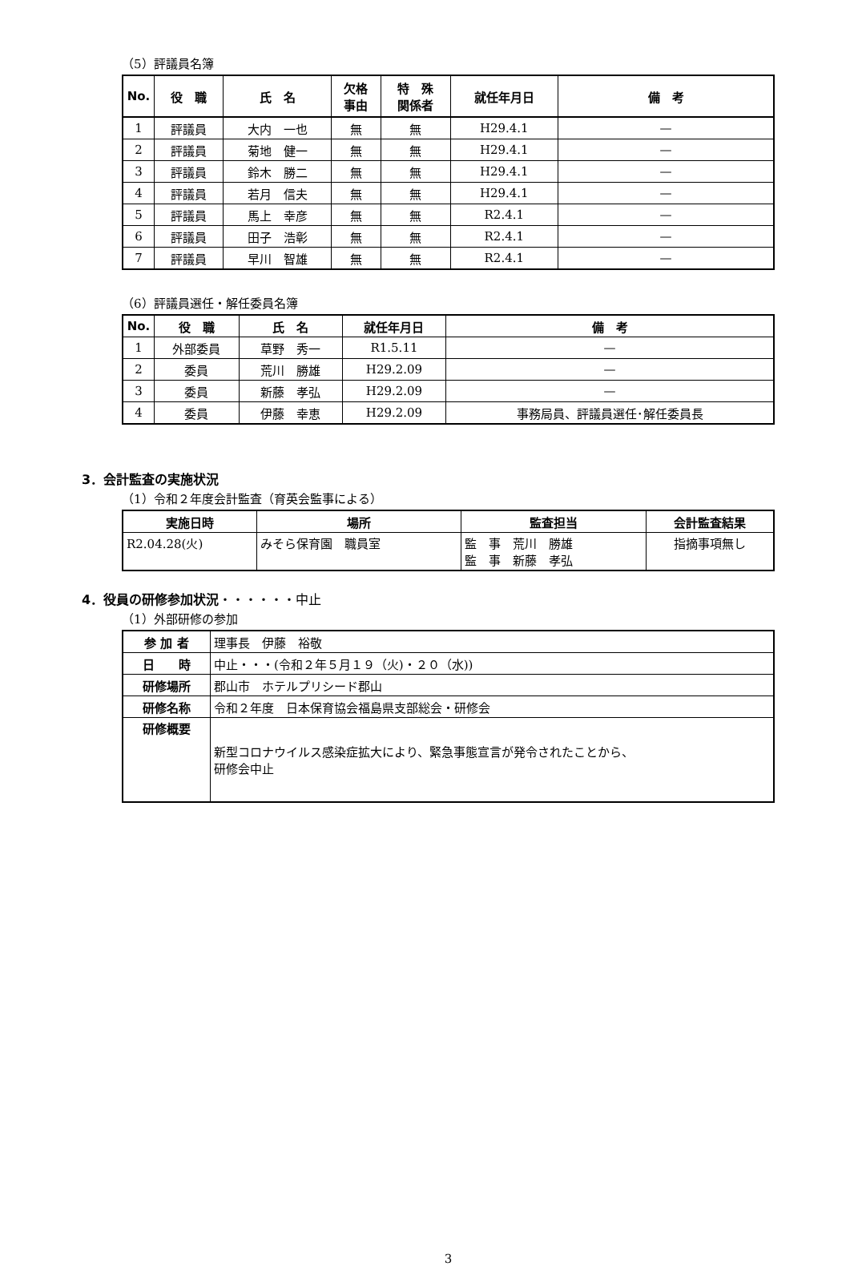（5）評議員名簿
| No. | 役 職 | 氏 名 | 欠格 事由 | 特 殊 関係者 | 就任年月日 | 備 考 |
| --- | --- | --- | --- | --- | --- | --- |
| 1 | 評議員 | 大内 一也 | 無 | 無 | H29.4.1 | — |
| 2 | 評議員 | 菊地 健一 | 無 | 無 | H29.4.1 | — |
| 3 | 評議員 | 鈴木 勝二 | 無 | 無 | H29.4.1 | — |
| 4 | 評議員 | 若月 信夫 | 無 | 無 | H29.4.1 | — |
| 5 | 評議員 | 馬上 幸彦 | 無 | 無 | R2.4.1 | — |
| 6 | 評議員 | 田子 浩彰 | 無 | 無 | R2.4.1 | — |
| 7 | 評議員 | 早川 智雄 | 無 | 無 | R2.4.1 | — |
（6）評議員選任・解任委員名簿
| No. | 役 職 | 氏 名 | 就任年月日 | 備 考 |
| --- | --- | --- | --- | --- |
| 1 | 外部委員 | 草野 秀一 | R1.5.11 | — |
| 2 | 委員 | 荒川 勝雄 | H29.2.09 | — |
| 3 | 委員 | 新藤 孝弘 | H29.2.09 | — |
| 4 | 委員 | 伊藤 幸恵 | H29.2.09 | 事務局員、評議員選任･解任委員長 |
3．会計監査の実施状況
（1）令和２年度会計監査（育英会監事による）
| 実施日時 | 場所 | 監査担当 | 会計監査結果 |
| --- | --- | --- | --- |
| R2.04.28(火) | みそら保育園 職員室 | 監 事 荒川 勝雄 監 事 新藤 孝弘 | 指摘事項無し |
4．役員の研修参加状況・・・・・・中止
（1）外部研修の参加
| 参 加 者 | 理事長 伊藤 裕敬 |
| 日 時 | 中止・・・(令和２年５月１９（火)・２０（水)) |
| 研修場所 | 郡山市 ホテルプリシード郡山 |
| 研修名称 | 令和２年度 日本保育協会福島県支部総会・研修会 |
| 研修概要 | 新型コロナウイルス感染症拡大により、緊急事態宣言が発令されたことから、 研修会中止 |
3